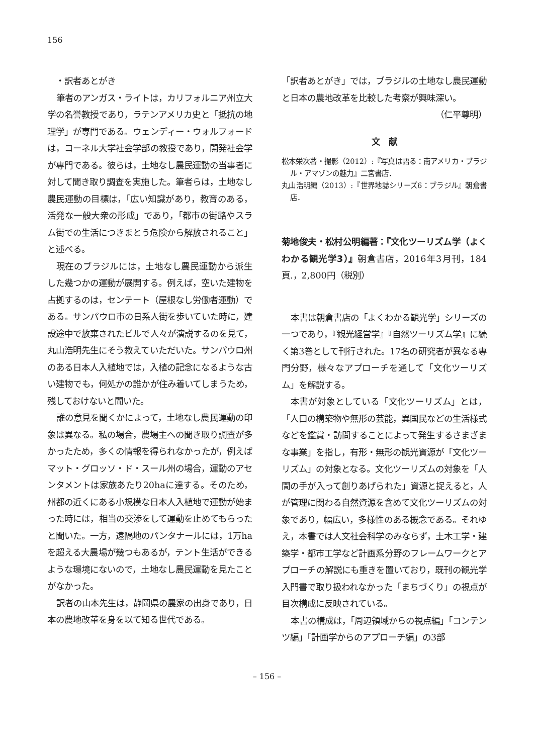156
　・訳者あとがき
筆者のアンガス・ライトは，カリフォルニア州立大学の名誉教授であり，ラテンアメリカ史と「抵抗の地理学」が専門である。ウェンディー・ウォルフォードは，コーネル大学社会学部の教授であり，開発社会学が専門である。彼らは，土地なし農民運動の当事者に対して聞き取り調査を実施した。筆者らは，土地なし農民運動の目標は，「広い知識があり，教育のある，活発な一般大衆の形成」であり，「都市の街路やスラム街での生活につきまとう危険から解放されること」と述べる。
現在のブラジルには，土地なし農民運動から派生した幾つかの運動が展開する。例えば，空いた建物を占拠するのは，センテート（屋根なし労働者運動）である。サンパウロ市の日系人街を歩いていた時に，建設途中で放棄されたビルで人々が演説するのを見て，丸山浩明先生にそう教えていただいた。サンパウロ州のある日本人入植地では，入植の記念になるような古い建物でも，何処かの誰かが住み着いてしまうため，残しておけないと聞いた。
誰の意見を聞くかによって，土地なし農民運動の印象は異なる。私の場合，農場主への聞き取り調査が多かったため，多くの情報を得られなかったが，例えばマット・グロッソ・ド・スール州の場合，運動のアセンタメントは家族あたり20haに達する。そのため，州都の近くにある小規模な日本人入植地で運動が始まった時には，相当の交渉をして運動を止めてもらったと聞いた。一方，遠隔地のパンタナールには，1万haを超える大農場が幾つもあるが，テント生活ができるような環境にないので，土地なし農民運動を見たことがなかった。
訳者の山本先生は，静岡県の農家の出身であり，日本の農地改革を身を以て知る世代である。
「訳者あとがき」では，ブラジルの土地なし農民運動と日本の農地改革を比較した考察が興味深い。
（仁平尊明）
文　献
松本栄次著・撮影（2012）:『写真は語る：南アメリカ・ブラジル・アマゾンの魅力』二宮書店．
丸山浩明編（2013）:『世界地誌シリーズ6：ブラジル』朝倉書店．
菊地俊夫・松村公明編著：『文化ツーリズム学（よくわかる観光学3）』朝倉書店，2016年3月刊，184頁.，2,800円（税別）
本書は朝倉書店の「よくわかる観光学」シリーズの一つであり，『観光経営学』『自然ツーリズム学』に続く第3巻として刊行された。17名の研究者が異なる専門分野，様々なアプローチを通して「文化ツーリズム」を解説する。
本書が対象としている「文化ツーリズム」とは，「人口の構築物や無形の芸能，異国民などの生活様式などを鑑賞・訪問することによって発生するさまざまな事業」を指し，有形・無形の観光資源が「文化ツーリズム」の対象となる。文化ツーリズムの対象を「人間の手が入って創りあげられた」資源と捉えると，人が管理に関わる自然資源を含めて文化ツーリズムの対象であり，幅広い，多様性のある概念である。それゆえ，本書では人文社会科学のみならず，土木工学・建築学・都市工学など計画系分野のフレームワークとアプローチの解説にも重きを置いており，既刊の観光学入門書で取り扱われなかった「まちづくり」の視点が目次構成に反映されている。
本書の構成は，「周辺領域からの視点編」「コンテンツ編」「計画学からのアプローチ編」の3部
– 156 –